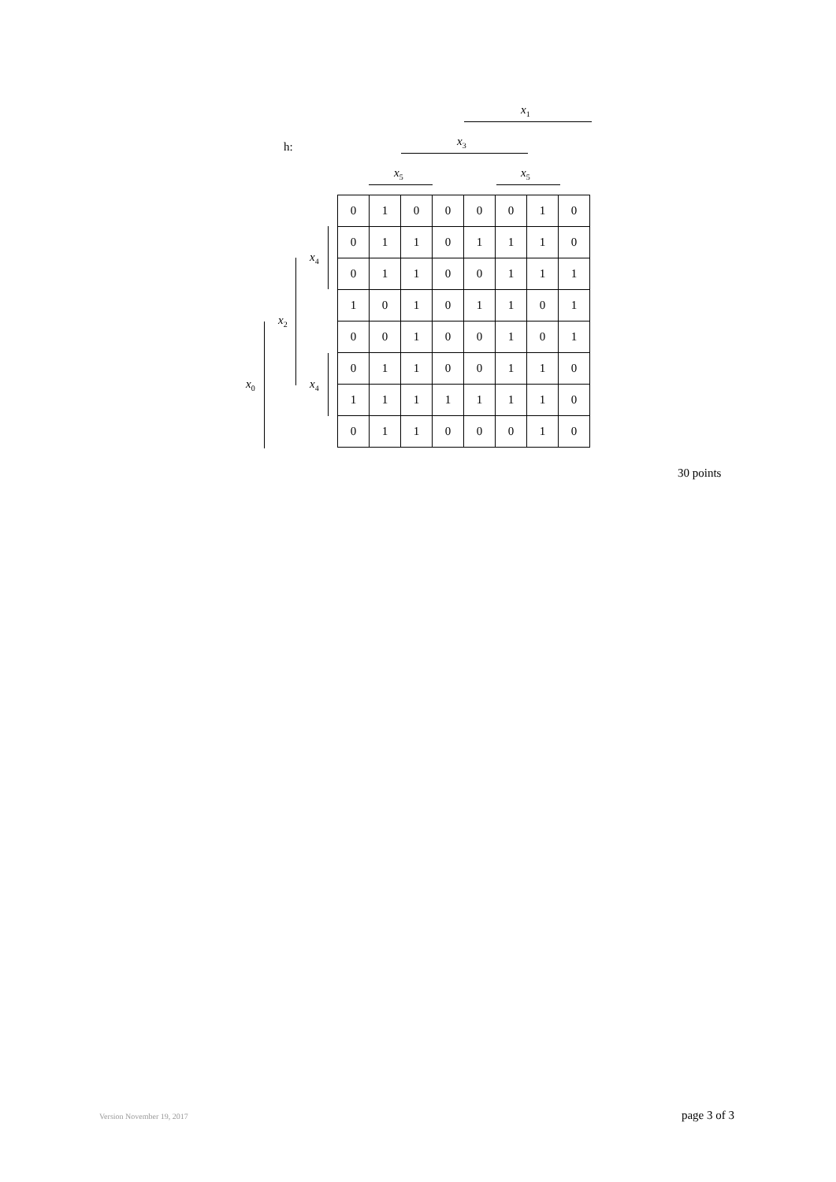h:
x<sub>1</sub>
x<sub>3</sub>
x<sub>5</sub> x<sub>5</sub>
x<sub>4</sub>
x<sub>2</sub>
x<sub>4</sub>
x<sub>0</sub>
| 0 | 1 | 0 | 0 | 0 | 0 | 1 | 0 |
| 0 | 1 | 1 | 0 | 1 | 1 | 1 | 0 |
| 0 | 1 | 1 | 0 | 0 | 1 | 1 | 1 |
| 1 | 0 | 1 | 0 | 1 | 1 | 0 | 1 |
| 0 | 0 | 1 | 0 | 0 | 1 | 0 | 1 |
| 0 | 1 | 1 | 0 | 0 | 1 | 1 | 0 |
| 1 | 1 | 1 | 1 | 1 | 1 | 1 | 0 |
| 0 | 1 | 1 | 0 | 0 | 0 | 1 | 0 |
30 points
Version November 19, 2017 page 3 of 3